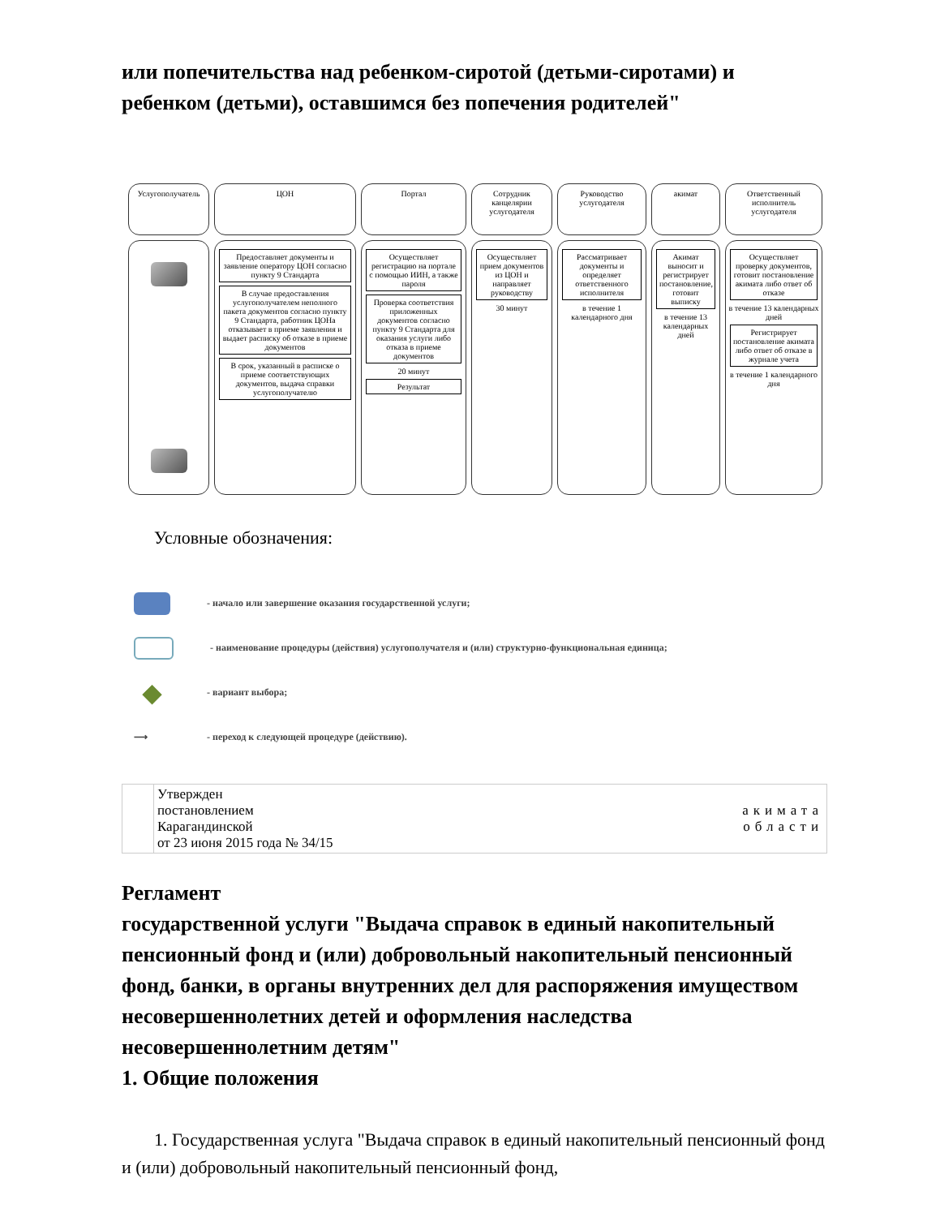или попечительства над ребенком-сиротой (детьми-сиротами) и ребенком (детьми), оставшимся без попечения родителей"
Услугополучатель
ЦОН
Портал
Сотрудник канцелярии услугодателя
Руководство услугодателя
акимат
Ответственный исполнитель услугодателя
Предоставляет документы и заявление оператору ЦОН согласно пункту 9 Стандарта
В случае предоставления услугополучателем неполного пакета документов согласно пункту 9 Стандарта, работник ЦОНа отказывает в приеме заявления и выдает расписку об отказе в приеме документов
В срок, указанный в расписке о приеме соответствующих документов, выдача справки услугополучателю
Осуществляет регистрацию на портале с помощью ИИН, а также пароля
Проверка соответствия приложенных документов согласно пункту 9 Стандарта для оказания услуги либо отказа в приеме документов
20 минут
Результат
Осуществляет прием документов из ЦОН и направляет руководству
30 минут
Рассматривает документы и определяет ответственного исполнителя
в течение 1 календарного дня
Акимат выносит и регистрирует постановление, готовит выписку
в течение 13 календарных дней
Осуществляет проверку документов, готовит постановление акимата либо ответ об отказе
в течение 13 календарных дней
Регистрирует постановление акимата либо ответ об отказе в журнале учета
в течение 1 календарного дня
Условные обозначения:
- начало или завершение оказания государственной услуги;
- наименование процедуры (действия) услугополучателя и (или) структурно-функциональная единица;
◆ - вариант выбора;
⟶ - переход к следующей процедуре (действию).
| | Утвержден постановлением акимата Карагандинской области от 23 июня 2015 года № 34/15 |
Регламент
государственной услуги "Выдача справок в единый накопительный пенсионный фонд и (или) добровольный накопительный пенсионный фонд, банки, в органы внутренних дел для распоряжения имуществом несовершеннолетних детей и оформления наследства несовершеннолетним детям"
1. Общие положения
1. Государственная услуга "Выдача справок в единый накопительный пенсионный фонд и (или) добровольный накопительный пенсионный фонд,